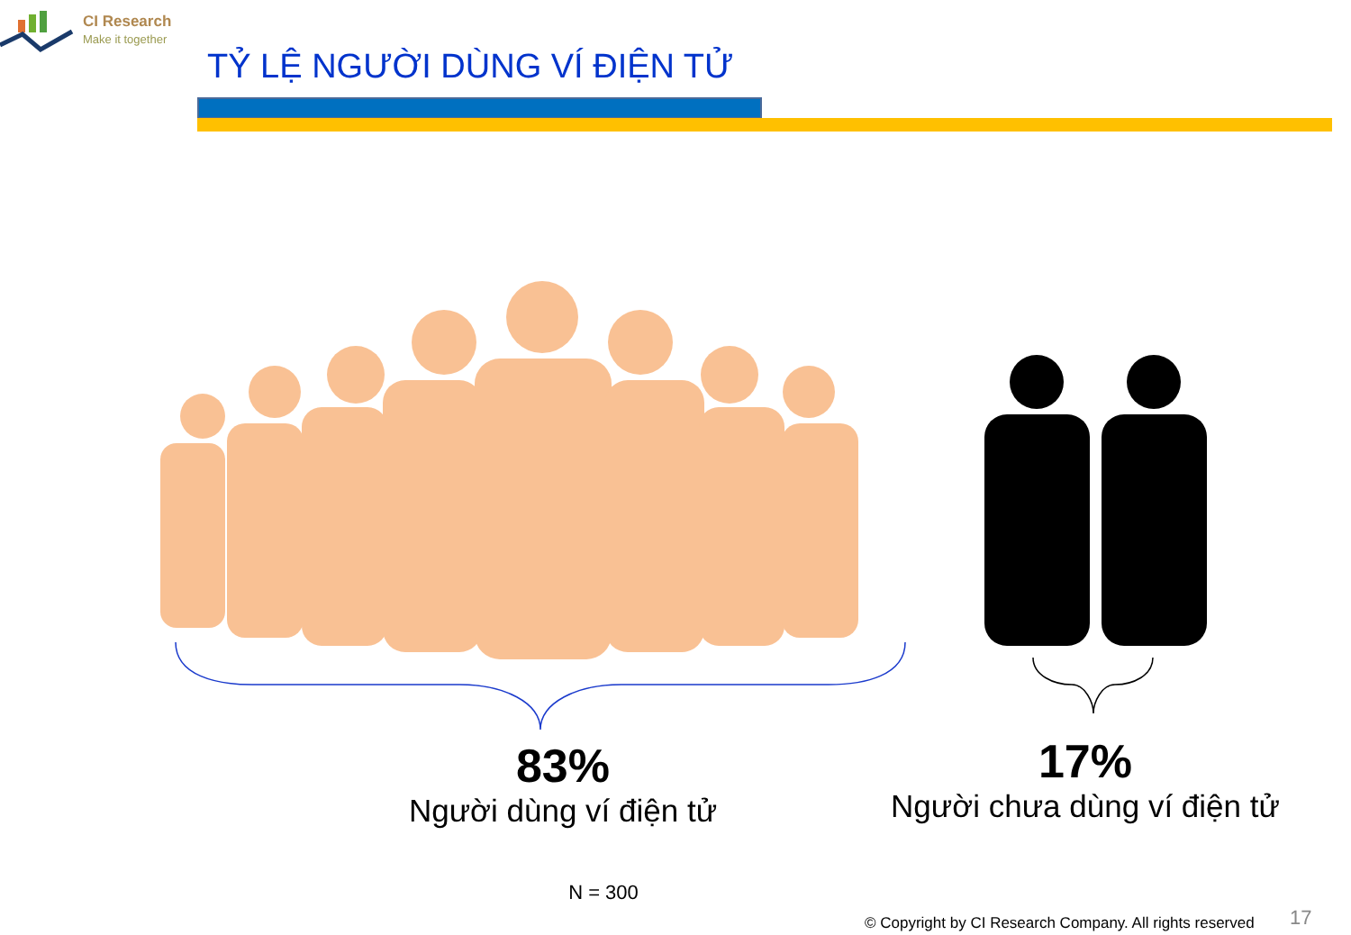CI Research
Make it together
TỶ LỆ NGƯỜI DÙNG VÍ ĐIỆN TỬ
83%
Người dùng ví điện tử
17%
Người chưa dùng ví điện tử
N = 300
© Copyright by CI Research Company. All rights reserved
17